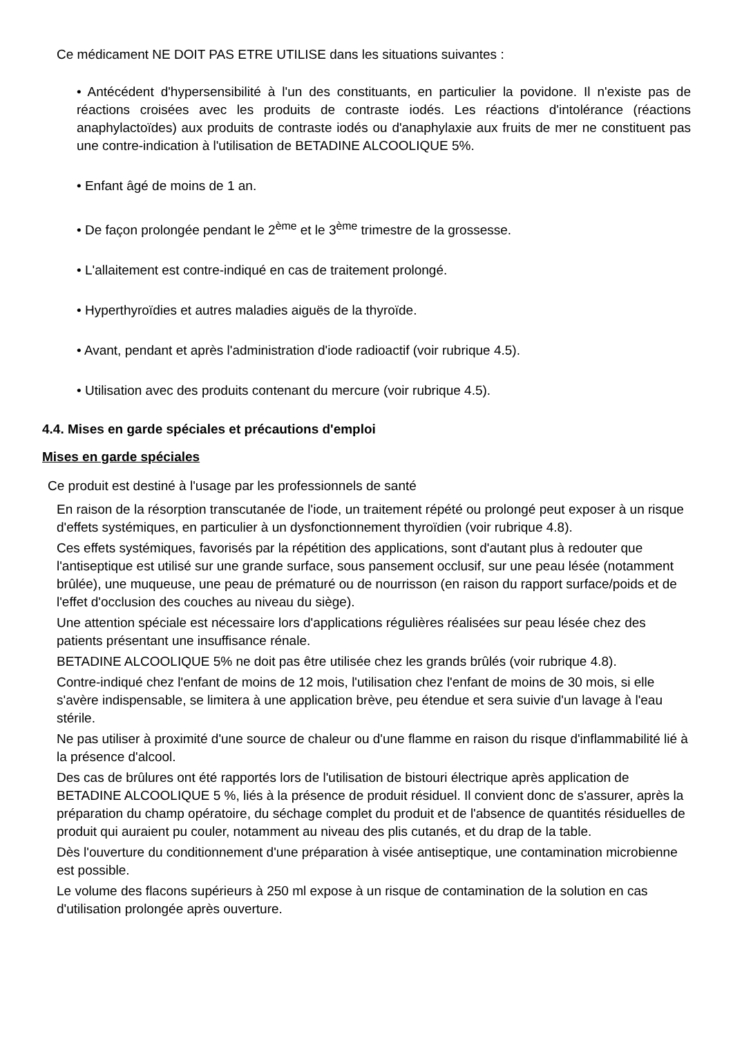Ce médicament NE DOIT PAS ETRE UTILISE dans les situations suivantes :
• Antécédent d'hypersensibilité à l'un des constituants, en particulier la povidone. Il n'existe pas de réactions croisées avec les produits de contraste iodés. Les réactions d'intolérance (réactions anaphylactoïdes) aux produits de contraste iodés ou d'anaphylaxie aux fruits de mer ne constituent pas une contre-indication à l'utilisation de BETADINE ALCOOLIQUE 5%.
• Enfant âgé de moins de 1 an.
• De façon prolongée pendant le 2<sup>ème</sup> et le 3<sup>ème</sup> trimestre de la grossesse.
• L'allaitement est contre-indiqué en cas de traitement prolongé.
• Hyperthyroïdies et autres maladies aiguës de la thyroïde.
• Avant, pendant et après l'administration d'iode radioactif (voir rubrique 4.5).
• Utilisation avec des produits contenant du mercure (voir rubrique 4.5).
4.4. Mises en garde spéciales et précautions d'emploi
Mises en garde spéciales
Ce produit est destiné à l'usage par les professionnels de santé
En raison de la résorption transcutanée de l'iode, un traitement répété ou prolongé peut exposer à un risque d'effets systémiques, en particulier à un dysfonctionnement thyroïdien (voir rubrique 4.8).
Ces effets systémiques, favorisés par la répétition des applications, sont d'autant plus à redouter que l'antiseptique est utilisé sur une grande surface, sous pansement occlusif, sur une peau lésée (notamment brûlée), une muqueuse, une peau de prématuré ou de nourrisson (en raison du rapport surface/poids et de l'effet d'occlusion des couches au niveau du siège).
Une attention spéciale est nécessaire lors d'applications régulières réalisées sur peau lésée chez des patients présentant une insuffisance rénale.
BETADINE ALCOOLIQUE 5% ne doit pas être utilisée chez les grands brûlés (voir rubrique 4.8).
Contre-indiqué chez l'enfant de moins de 12 mois, l'utilisation chez l'enfant de moins de 30 mois, si elle s'avère indispensable, se limitera à une application brève, peu étendue et sera suivie d'un lavage à l'eau stérile.
Ne pas utiliser à proximité d'une source de chaleur ou d'une flamme en raison du risque d'inflammabilité lié à la présence d'alcool.
Des cas de brûlures ont été rapportés lors de l'utilisation de bistouri électrique après application de BETADINE ALCOOLIQUE 5 %, liés à la présence de produit résiduel. Il convient donc de s'assurer, après la préparation du champ opératoire, du séchage complet du produit et de l'absence de quantités résiduelles de produit qui auraient pu couler, notamment au niveau des plis cutanés, et du drap de la table.
Dès l'ouverture du conditionnement d'une préparation à visée antiseptique, une contamination microbienne est possible.
Le volume des flacons supérieurs à 250 ml expose à un risque de contamination de la solution en cas d'utilisation prolongée après ouverture.